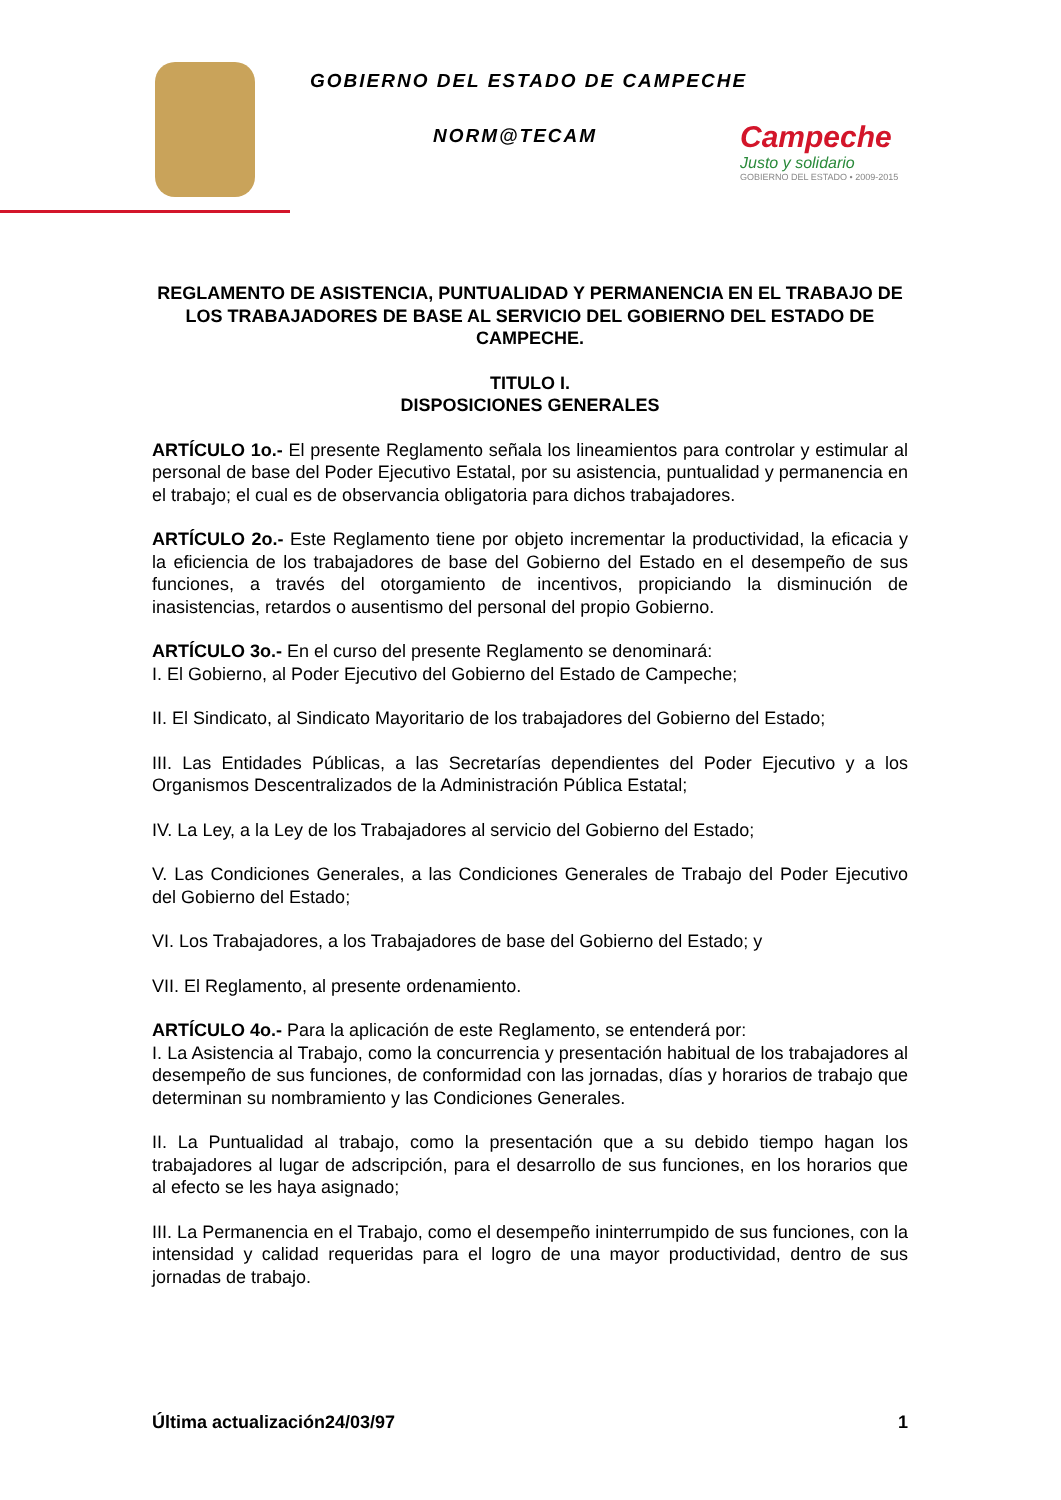GOBIERNO DEL ESTADO DE CAMPECHE
NORM@TECAM
Campeche
Justo y solidario
GOBIERNO DEL ESTADO • 2009-2015
REGLAMENTO DE ASISTENCIA, PUNTUALIDAD Y PERMANENCIA EN EL TRABAJO DE LOS TRABAJADORES DE BASE AL SERVICIO DEL GOBIERNO DEL ESTADO DE CAMPECHE.
TITULO I.
DISPOSICIONES GENERALES
ARTÍCULO 1o.- El presente Reglamento señala los lineamientos para controlar y estimular al personal de base del Poder Ejecutivo Estatal, por su asistencia, puntualidad y permanencia en el trabajo; el cual es de observancia obligatoria para dichos trabajadores.
ARTÍCULO 2o.- Este Reglamento tiene por objeto incrementar la productividad, la eficacia y la eficiencia de los trabajadores de base del Gobierno del Estado en el desempeño de sus funciones, a través del otorgamiento de incentivos, propiciando la disminución de inasistencias, retardos o ausentismo del personal del propio Gobierno.
ARTÍCULO 3o.- En el curso del presente Reglamento se denominará:
I. El Gobierno, al Poder Ejecutivo del Gobierno del Estado de Campeche;
II. El Sindicato, al Sindicato Mayoritario de los trabajadores del Gobierno del Estado;
III. Las Entidades Públicas, a las Secretarías dependientes del Poder Ejecutivo y a los Organismos Descentralizados de la Administración Pública Estatal;
IV. La Ley, a la Ley de los Trabajadores al servicio del Gobierno del Estado;
V. Las Condiciones Generales, a las Condiciones Generales de Trabajo del Poder Ejecutivo del Gobierno del Estado;
VI. Los Trabajadores, a los Trabajadores de base del Gobierno del Estado; y
VII. El Reglamento, al presente ordenamiento.
ARTÍCULO 4o.- Para la aplicación de este Reglamento, se entenderá por:
I. La Asistencia al Trabajo, como la concurrencia y presentación habitual de los trabajadores al desempeño de sus funciones, de conformidad con las jornadas, días y horarios de trabajo que determinan su nombramiento y las Condiciones Generales.
II. La Puntualidad al trabajo, como la presentación que a su debido tiempo hagan los trabajadores al lugar de adscripción, para el desarrollo de sus funciones, en los horarios que al efecto se les haya asignado;
III. La Permanencia en el Trabajo, como el desempeño ininterrumpido de sus funciones, con la intensidad y calidad requeridas para el logro de una mayor productividad, dentro de sus jornadas de trabajo.
Última actualización24/03/97 1